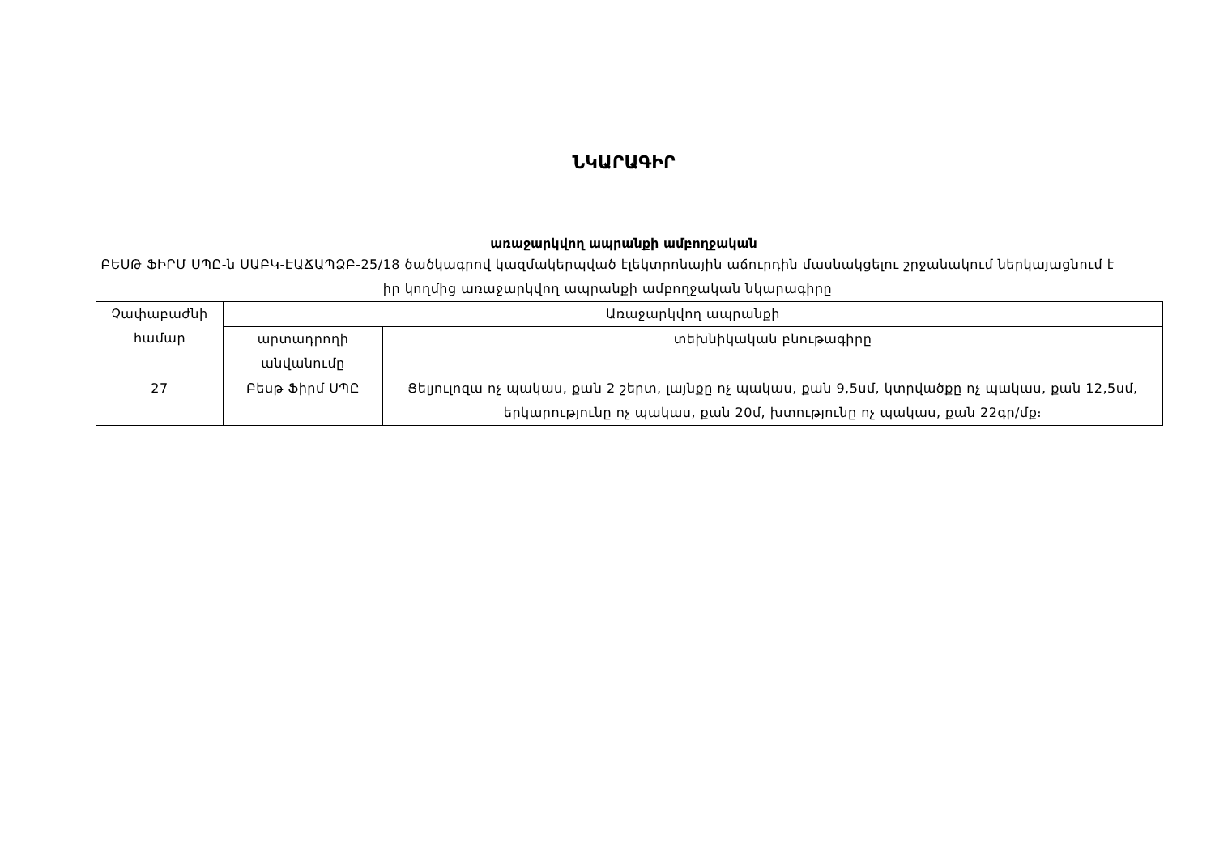ՆԿԱՐԱԳԻՐ
առաջարկվող ապրանքի ամբողջական
ԲԵՍԹ ՖԻՐՄ ՍՊԸ-ն ՍԱԲԿ-ԷԱՃԱՊՁԲ-25/18 ծածկագրով կազմակերպված էլեկտրոնային աճուրդին մասնակցելու շրջանակում ներկայացնում է իր կողմից առաջարկվող ապրանքի ամբողջական նկարագիրը
| Չափաբաժնի համար | Առաջարկվող ապրանքի | |
| --- | --- | --- |
| | արտադրողի անվանումը | տեխնիկական բնութագիրը |
| 27 | Բեսթ Ֆիրմ ՍՊԸ | Ցելյուլոզա ոչ պակաս, քան 2 շերտ, լայնքը ոչ պակաս, քան 9,5սմ, կտրվածքը ոչ պակաս, քան 12,5սմ, երկարությունը ոչ պակաս, քան 20մ, խտությունը ոչ պակաս, քան 22գր/մք։ |